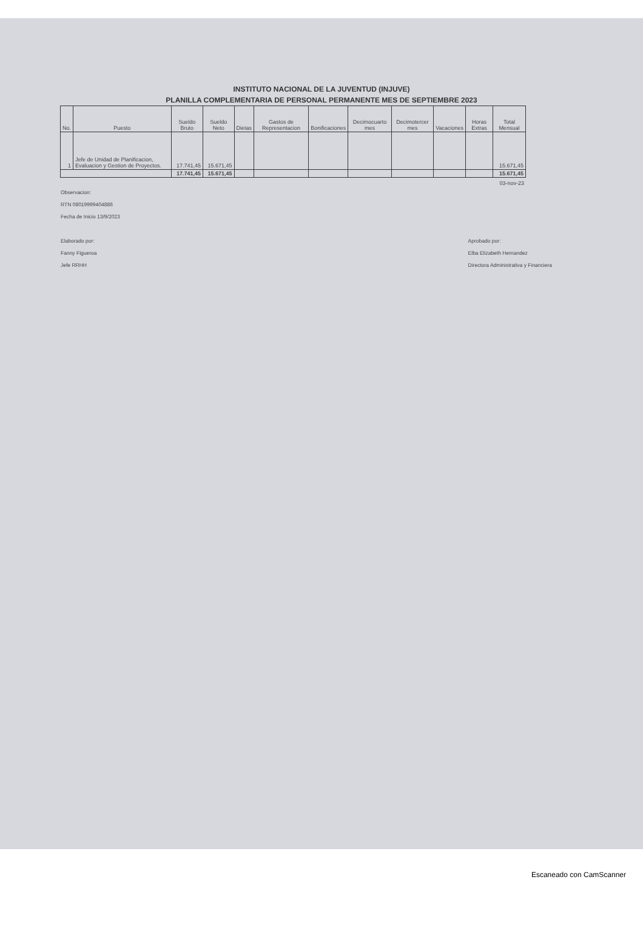INSTITUTO NACIONAL DE LA JUVENTUD (INJUVE)
PLANILLA COMPLEMENTARIA DE PERSONAL PERMANENTE MES DE SEPTIEMBRE 2023
| No. | Puesto | Sueldo Bruto | Sueldo Neto | Dietas | Gastos de Representacion | Bonificaciones | Decimocuarto mes | Decimotercer mes | Vacaciones | Horas Extras | Total Mensual |
| --- | --- | --- | --- | --- | --- | --- | --- | --- | --- | --- | --- |
| 1 | Jefe de Unidad de Planificacion, Evaluacion y Gestion de Proyectos. | 17.741,45 | 15.671,45 | | | | | | | | 15.671,45 |
| | | 17.741,45 | 15.671,45 | | | | | | | | 15.671,45 |
03-nov-23
Observacion:
RTN 08019999404886
Fecha de Inicio 13/9/2023
Elaborado por:
Fanny Figueroa
Jefe RRHH
Aprobado por:
Elba Elizabeth Hernandez
Directora Administrativa y Financiera
Escaneado con CamScanner